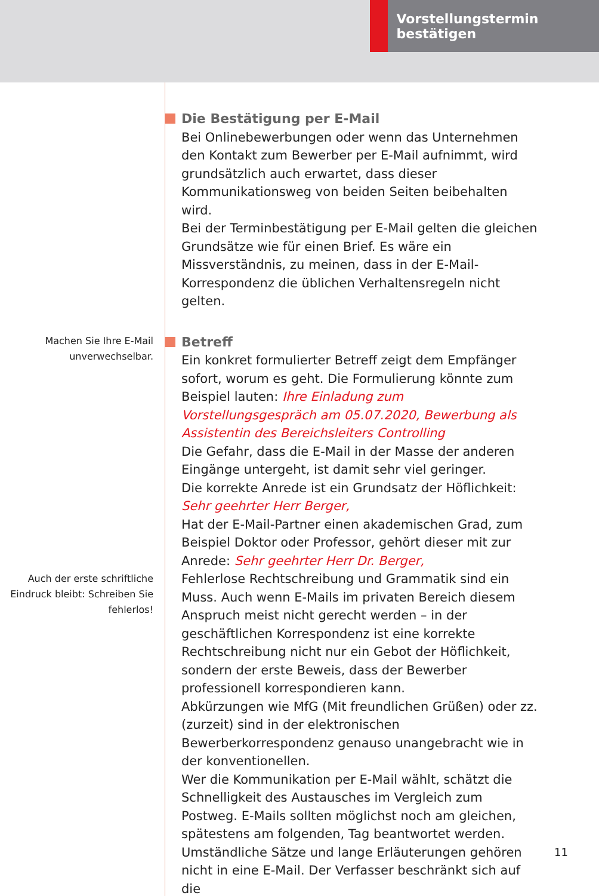Vorstellungstermin bestätigen
Die Bestätigung per E-Mail
Bei Onlinebewerbungen oder wenn das Unternehmen den Kontakt zum Bewerber per E-Mail aufnimmt, wird grundsätzlich auch erwartet, dass dieser Kommunikationsweg von beiden Seiten beibehalten wird.
Bei der Terminbestätigung per E-Mail gelten die gleichen Grundsätze wie für einen Brief. Es wäre ein Missverständnis, zu meinen, dass in der E-Mail-Korrespondenz die üblichen Verhaltensregeln nicht gelten.
Machen Sie Ihre E-Mail unverwechsel­bar.
Auch der erste schrift­liche Eindruck bleibt: Schreiben Sie fehler­los!
Betreff
Ein konkret formulierter Betreff zeigt dem Empfänger sofort, worum es geht. Die Formulierung könnte zum Beispiel lauten: Ihre Einladung zum Vorstellungsgespräch am 05.07.2020, Bewerbung als Assistentin des Bereichsleiters Controlling
Die Gefahr, dass die E-Mail in der Masse der anderen Eingänge untergeht, ist damit sehr viel geringer.
Die korrekte Anrede ist ein Grundsatz der Höflichkeit:
Sehr geehrter Herr Berger,
Hat der E-Mail-Partner einen akademischen Grad, zum Beispiel Doktor oder Professor, gehört dieser mit zur Anrede: Sehr geehrter Herr Dr. Berger,
Fehlerlose Rechtschreibung und Grammatik sind ein Muss. Auch wenn E-Mails im privaten Bereich diesem Anspruch meist nicht gerecht werden – in der geschäftlichen Korrespondenz ist eine korrekte Rechtschreibung nicht nur ein Gebot der Höflichkeit, sondern der erste Beweis, dass der Bewerber professionell korrespondieren kann.
Abkürzungen wie MfG (Mit freundlichen Grüßen) oder zz. (zurzeit) sind in der elektronischen Bewerberkorrespondenz genauso unangebracht wie in der konventionellen.
Wer die Kommunikation per E-Mail wählt, schätzt die Schnelligkeit des Austausches im Vergleich zum Postweg. E-Mails sollten möglichst noch am gleichen, spätestens am folgenden, Tag beantwortet werden.
Umständliche Sätze und lange Erläuterungen gehören nicht in eine E-Mail. Der Verfasser beschränkt sich auf die
11